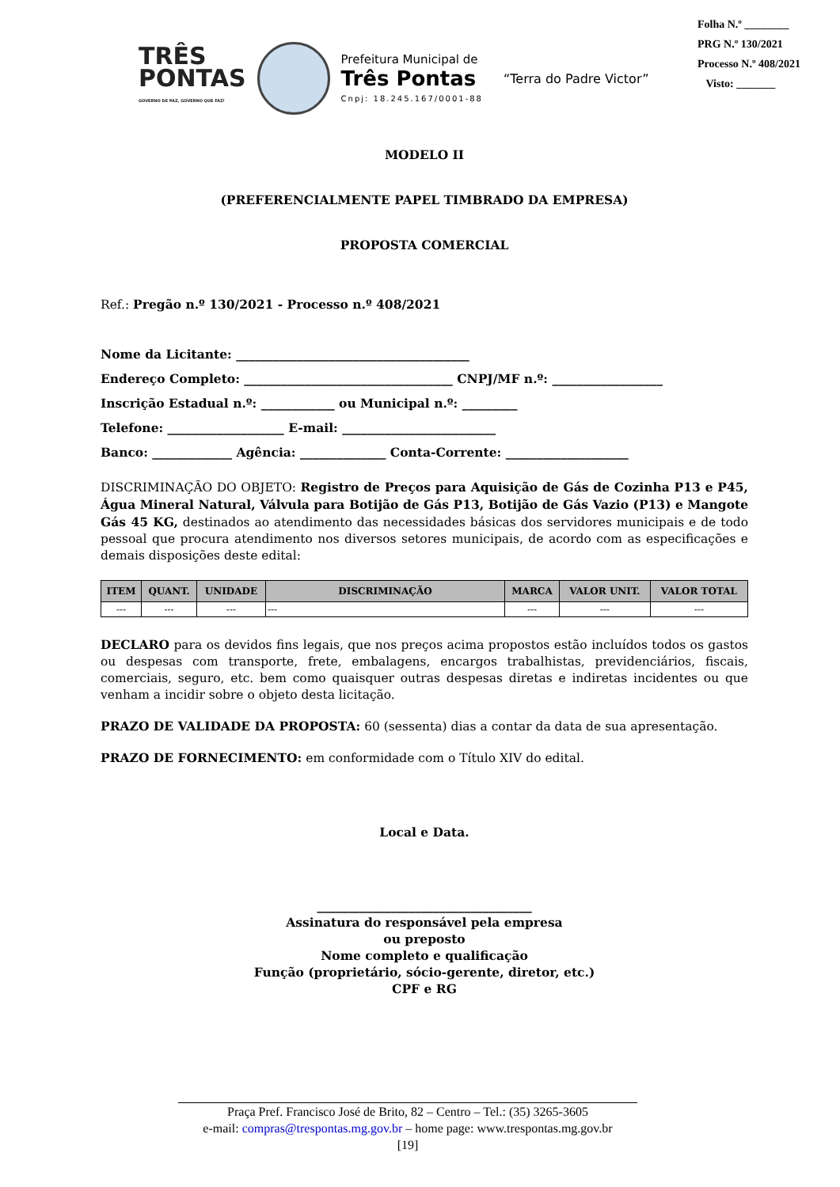TRÊS
PONTAS
GOVERNO DE PAZ, GOVERNO QUE FAZ!
Prefeitura Municipal de
Três Pontas
Cnpj: 18.245.167/0001-88
“Terra do Padre Victor”
Folha N.º ________
PRG N.º 130/2021
Processo N.º 408/2021
Visto: _______
MODELO II
(PREFERENCIALMENTE PAPEL TIMBRADO DA EMPRESA)
PROPOSTA COMERCIAL
Ref.: Pregão n.º 130/2021 - Processo n.º 408/2021
Nome da Licitante: ______________________________________
Endereço Completo: __________________________________ CNPJ/MF n.º: __________________
Inscrição Estadual n.º: ____________ ou Municipal n.º: _________
Telefone: ___________________ E-mail: _________________________
Banco: _____________ Agência: ______________ Conta-Corrente: ____________________
DISCRIMINAÇÃO DO OBJETO: Registro de Preços para Aquisição de Gás de Cozinha P13 e P45, Água Mineral Natural, Válvula para Botijão de Gás P13, Botijão de Gás Vazio (P13) e Mangote Gás 45 KG, destinados ao atendimento das necessidades básicas dos servidores municipais e de todo pessoal que procura atendimento nos diversos setores municipais, de acordo com as especificações e demais disposições deste edital:
| ITEM | QUANT. | UNIDADE | DISCRIMINAÇÃO | MARCA | VALOR UNIT. | VALOR TOTAL |
| --- | --- | --- | --- | --- | --- | --- |
| --- | --- | --- | --- | --- | --- | --- |
DECLARO para os devidos fins legais, que nos preços acima propostos estão incluídos todos os gastos ou despesas com transporte, frete, embalagens, encargos trabalhistas, previdenciários, fiscais, comerciais, seguro, etc. bem como quaisquer outras despesas diretas e indiretas incidentes ou que venham a incidir sobre o objeto desta licitação.
PRAZO DE VALIDADE DA PROPOSTA: 60 (sessenta) dias a contar da data de sua apresentação.
PRAZO DE FORNECIMENTO: em conformidade com o Título XIV do edital.
Local e Data.
___________________________________
Assinatura do responsável pela empresa
ou preposto
Nome completo e qualificação
Função (proprietário, sócio-gerente, diretor, etc.)
CPF e RG
Praça Pref. Francisco José de Brito, 82 – Centro – Tel.: (35) 3265-3605
e-mail: compras@trespontas.mg.gov.br – home page: www.trespontas.mg.gov.br
[19]